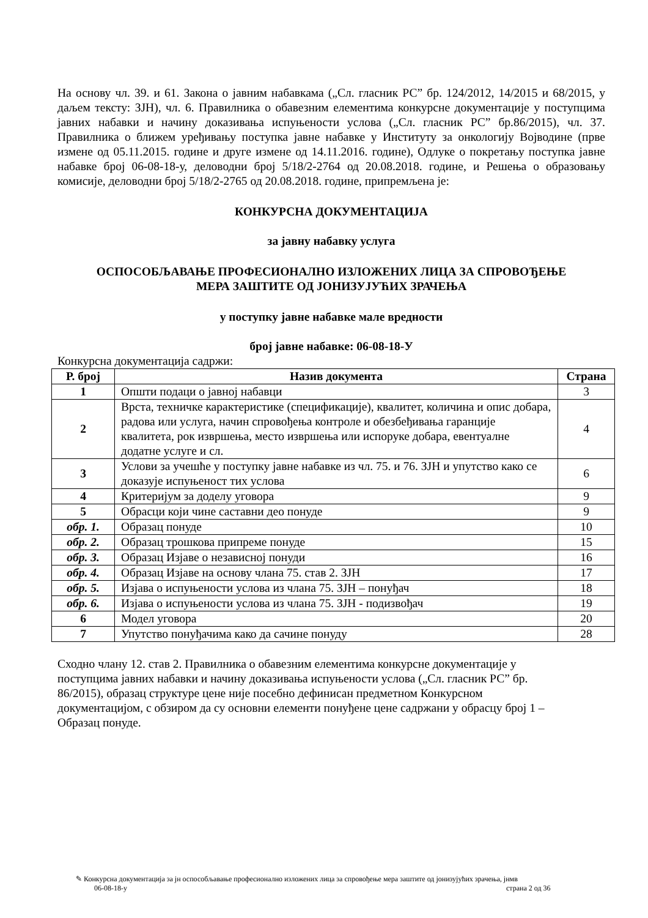На основу чл. 39. и 61. Закона о јавним набавкама („Сл. гласник РС” бр. 124/2012, 14/2015 и 68/2015, у даљем тексту: ЗЈН), чл. 6. Правилника о обавезним елементима конкурсне документације у поступцима јавних набавки и начину доказивања испуњености услова („Сл. гласник РС” бр.86/2015), чл. 37. Правилника о ближем уређивању поступка јавне набавке у Институту за онкологију Војводине (прве измене од 05.11.2015. године и друге измене од 14.11.2016. године), Одлуке о покретању поступка јавне набавке број 06-08-18-у, деловодни број 5/18/2-2764 од 20.08.2018. године, и Решења о образовању комисије, деловодни број 5/18/2-2765 од 20.08.2018. године, припремљена је:
КОНКУРСНА ДОКУМЕНТАЦИЈА
за јавну набавку услуга
ОСПОСОБЉАВАЊЕ ПРОФЕСИОНАЛНО ИЗЛОЖЕНИХ ЛИЦА ЗА СПРОВОЂЕЊЕ
МЕРА ЗАШТИТЕ ОД ЈОНИЗУЈУЋИХ ЗРАЧЕЊА
у поступку јавне набавке мале вредности
број јавне набавке: 06-08-18-У
Конкурсна документација садржи:
| Р. број | Назив документа | Страна |
| --- | --- | --- |
| 1 | Општи подаци о јавној набавци | 3 |
| 2 | Врста, техничке карактеристике (спецификације), квалитет, количина и опис добара, радова или услуга, начин спровођења контроле и обезбеђивања гаранције квалитета, рок извршења, место извршења или испоруке добара, евентуалне додатне услуге и сл. | 4 |
| 3 | Услови за учешће у поступку јавне набавке из чл. 75. и 76. ЗЈН и упутство како се доказује испуњеност тих услова | 6 |
| 4 | Критеријум за доделу уговора | 9 |
| 5 | Обрасци који чине саставни део понуде | 9 |
| обр. 1. | Образац понуде | 10 |
| обр. 2. | Образац трошкова припреме понуде | 15 |
| обр. 3. | Образац Изјаве о независној понуди | 16 |
| обр. 4. | Образац Изјаве на основу члана 75. став 2. ЗЈН | 17 |
| обр. 5. | Изјава о испуњености услова из члана 75. ЗЈН – понуђач | 18 |
| обр. 6. | Изјава о испуњености услова из члана 75. ЗЈН - подизвођач | 19 |
| 6 | Модел уговора | 20 |
| 7 | Упутство понуђачима како да сачине понуду | 28 |
Сходно члану 12. став 2. Правилника о обавезним елементима конкурсне документације у поступцима јавних набавки и начину доказивања испуњености услова („Сл. гласник РС” бр. 86/2015), образац структуре цене није посебно дефинисан предметном Конкурсном документацијом, с обзиром да су основни елементи понуђене цене садржани у обрасцу број 1 – Образац понуде.
✎ Конкурсна документација за јн оспособљавање професионално изложених лица за спровођење мера заштите од јонизујућих зрачења, јнмв
06-08-18-у страна 2 од 36